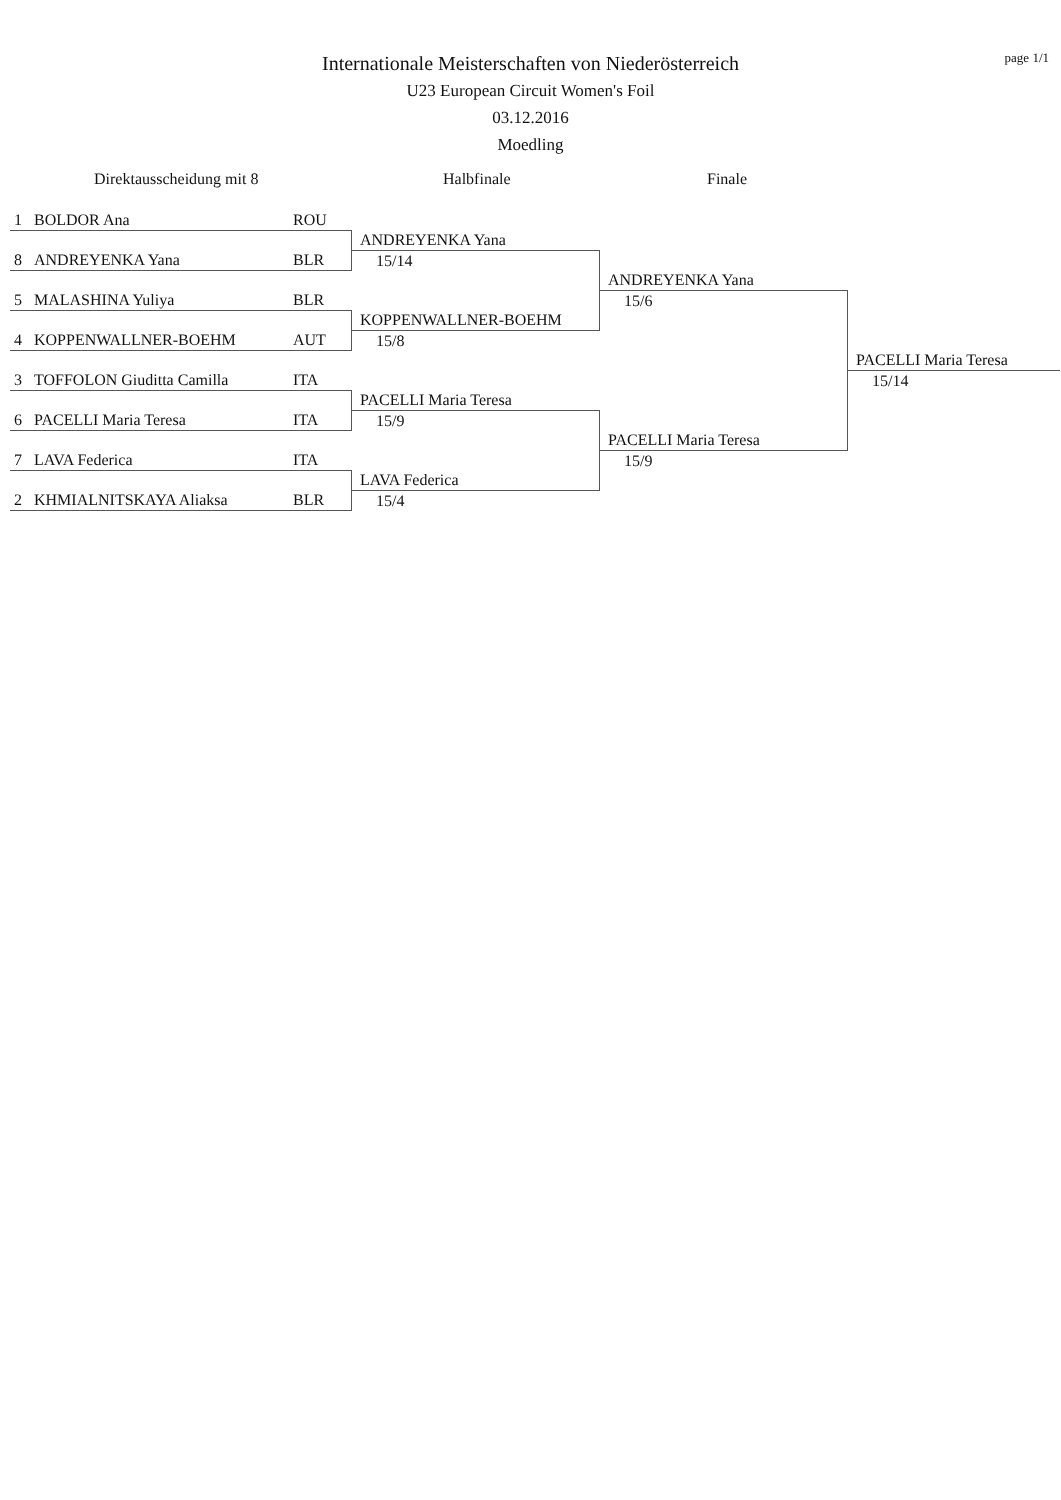page 1/1
Internationale Meisterschaften von Niederösterreich
U23 European Circuit Women's Foil
03.12.2016
Moedling
Direktausscheidung mit 8 Halbfinale Finale
1 BOLDOR Ana ROU
8 ANDREYENKA Yana BLR
5 MALASHINA Yuliya BLR
4 KOPPENWALLNER-BOEHM AUT
3 TOFFOLON Giuditta Camilla ITA
6 PACELLI Maria Teresa ITA
7 LAVA Federica ITA
2 KHMIALNITSKAYA Aliaksa BLR
ANDREYENKA Yana
15/14
KOPPENWALLNER-BOEHM
15/8
PACELLI Maria Teresa
15/9
LAVA Federica
15/4
ANDREYENKA Yana
15/6
PACELLI Maria Teresa
15/9
PACELLI Maria Teresa
15/14